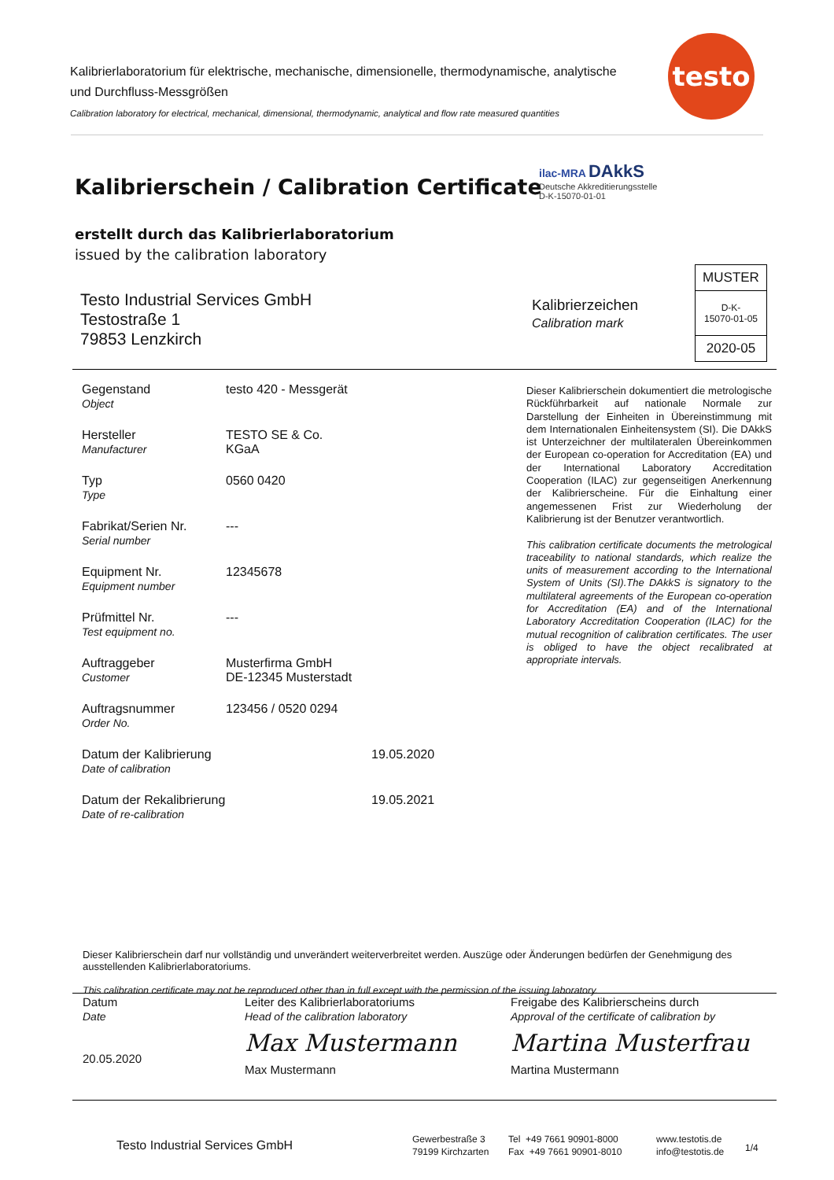Kalibrierlaboratorium für elektrische, mechanische, dimensionelle, thermodynamische, analytische und Durchfluss-Messgrößen
Calibration laboratory for electrical, mechanical, dimensional, thermodynamic, analytical and flow rate measured quantities
testo
Kalibrierschein / Calibration Certificate
erstellt durch das Kalibrierlaboratorium
issued by the calibration laboratory
ilac-MRA DAkkS
Deutsche Akkreditierungsstelle
D-K-15070-01-01
Testo Industrial Services GmbH
Testostraße 1
79853 Lenzkirch
Kalibrierzeichen
Calibration mark
MUSTER
D-K-
15070-01-05
2020-05
| Gegenstand Object | testo 420 - Messgerät | |
| Hersteller Manufacturer | TESTO SE & Co. KGaA | |
| Typ Type | 0560 0420 | |
| Fabrikat/Serien Nr. Serial number | --- | |
| Equipment Nr. Equipment number | 12345678 | |
| Prüfmittel Nr. Test equipment no. | --- | |
| Auftraggeber Customer | Musterfirma GmbH DE-12345 Musterstadt | |
| Auftragsnummer Order No. | 123456 / 0520 0294 | |
| Datum der Kalibrierung Date of calibration | | 19.05.2020 |
| Datum der Rekalibrierung Date of re-calibration | | 19.05.2021 |
Dieser Kalibrierschein dokumentiert die metrologische Rückführbarkeit auf nationale Normale zur Darstellung der Einheiten in Übereinstimmung mit dem Internationalen Einheitensystem (SI). Die DAkkS ist Unterzeichner der multilateralen Übereinkommen der European co-operation for Accreditation (EA) und der International Laboratory Accreditation Cooperation (ILAC) zur gegenseitigen Anerkennung der Kalibrierscheine. Für die Einhaltung einer angemessenen Frist zur Wiederholung der Kalibrierung ist der Benutzer verantwortlich.
This calibration certificate documents the metrological traceability to national standards, which realize the units of measurement according to the International System of Units (SI).The DAkkS is signatory to the multilateral agreements of the European co-operation for Accreditation (EA) and of the International Laboratory Accreditation Cooperation (ILAC) for the mutual recognition of calibration certificates. The user is obliged to have the object recalibrated at appropriate intervals.
Dieser Kalibrierschein darf nur vollständig und unverändert weiterverbreitet werden. Auszüge oder Änderungen bedürfen der Genehmigung des ausstellenden Kalibrierlaboratoriums.
This calibration certificate may not be reproduced other than in full except with the permission of the issuing laboratory.
Datum
Date
20.05.2020
Leiter des Kalibrierlaboratoriums
Head of the calibration laboratory
Max Mustermann
Max Mustermann
Freigabe des Kalibrierscheins durch
Approval of the certificate of calibration by
Martina Musterfrau
Martina Mustermann
Testo Industrial Services GmbH
Gewerbestraße 3
79199 Kirchzarten
Tel +49 7661 90901-8000
Fax +49 7661 90901-8010
www.testotis.de
info@testotis.de
1/4